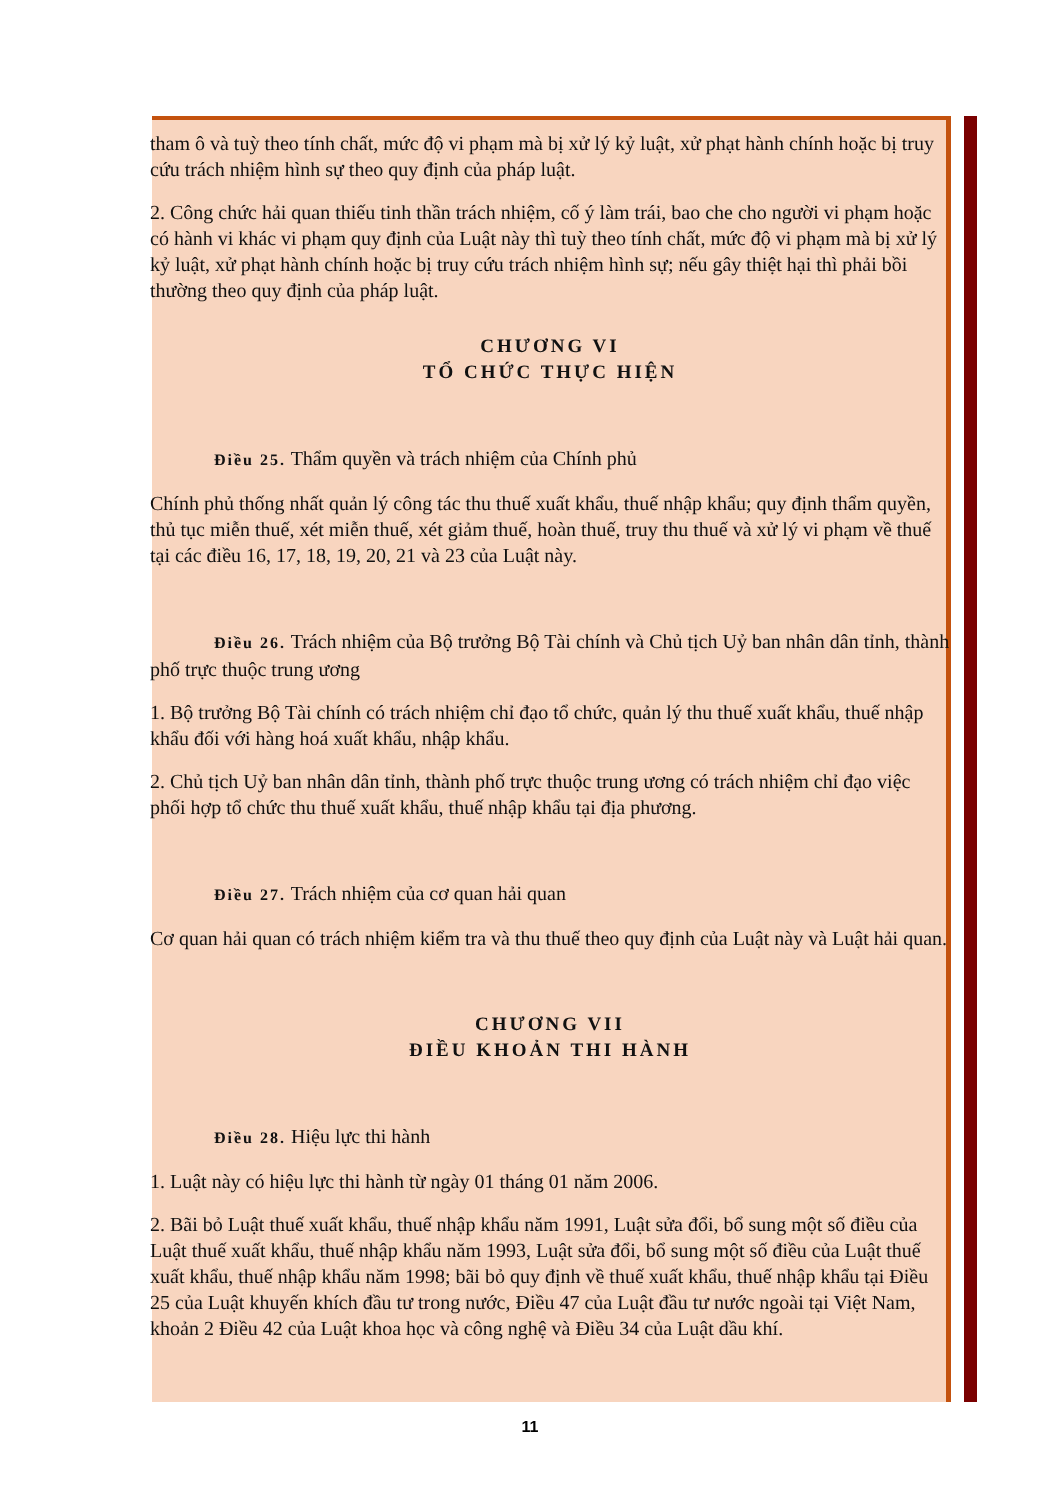tham ô và tuỳ theo tính chất, mức độ vi phạm mà bị xử lý kỷ luật, xử phạt hành chính hoặc bị truy cứu trách nhiệm hình sự theo quy định của pháp luật.
2. Công chức hải quan thiếu tinh thần trách nhiệm, cố ý làm trái, bao che cho người vi phạm hoặc có hành vi khác vi phạm quy định của Luật này thì tuỳ theo tính chất, mức độ vi phạm mà bị xử lý kỷ luật, xử phạt hành chính hoặc bị truy cứu trách nhiệm hình sự; nếu gây thiệt hại thì phải bồi thường theo quy định của pháp luật.
CHƯƠNG VI
TỔ CHỨC THỰC HIỆN
Điều 25. Thẩm quyền và trách nhiệm của Chính phủ
Chính phủ thống nhất quản lý công tác thu thuế xuất khẩu, thuế nhập khẩu; quy định thẩm quyền, thủ tục miễn thuế, xét miễn thuế, xét giảm thuế, hoàn thuế, truy thu thuế và xử lý vi phạm về thuế tại các điều 16, 17, 18, 19, 20, 21 và 23 của Luật này.
Điều 26. Trách nhiệm của Bộ trưởng Bộ Tài chính và Chủ tịch Uỷ ban nhân dân tỉnh, thành phố trực thuộc trung ương
1. Bộ trưởng Bộ Tài chính có trách nhiệm chỉ đạo tổ chức, quản lý thu thuế xuất khẩu, thuế nhập khẩu đối với hàng hoá xuất khẩu, nhập khẩu.
2. Chủ tịch Uỷ ban nhân dân tỉnh, thành phố trực thuộc trung ương có trách nhiệm chỉ đạo việc phối hợp tổ chức thu thuế xuất khẩu, thuế nhập khẩu tại địa phương.
Điều 27. Trách nhiệm của cơ quan hải quan
Cơ quan hải quan có trách nhiệm kiểm tra và thu thuế theo quy định của Luật này và Luật hải quan.
CHƯƠNG VII
ĐIỀU KHOẢN THI HÀNH
Điều 28. Hiệu lực thi hành
1. Luật này có hiệu lực thi hành từ ngày 01 tháng 01 năm 2006.
2. Bãi bỏ Luật thuế xuất khẩu, thuế nhập khẩu năm 1991, Luật sửa đổi, bổ sung một số điều của Luật thuế xuất khẩu, thuế nhập khẩu năm 1993, Luật sửa đổi, bổ sung một số điều của Luật thuế xuất khẩu, thuế nhập khẩu năm 1998; bãi bỏ quy định về thuế xuất khẩu, thuế nhập khẩu tại Điều 25 của Luật khuyến khích đầu tư trong nước, Điều 47 của Luật đầu tư nước ngoài tại Việt Nam, khoản 2 Điều 42 của Luật khoa học và công nghệ và Điều 34 của Luật dầu khí.
11